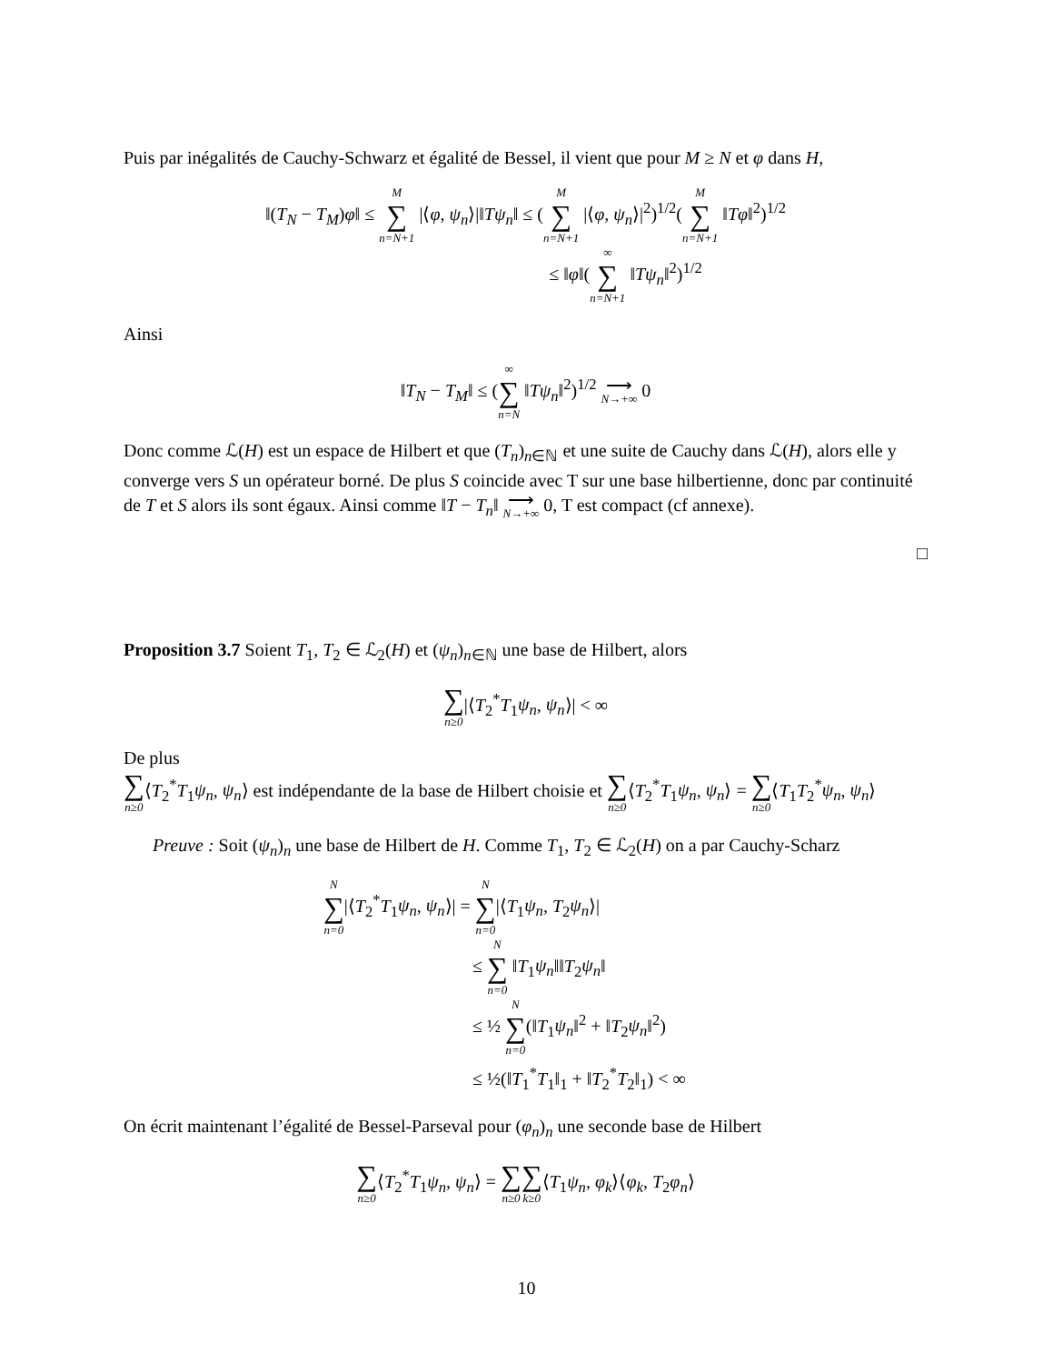Puis par inégalités de Cauchy-Schwarz et égalité de Bessel, il vient que pour M ≥ N et φ dans H,
‖(T<sub>N</sub> − T<sub>M</sub>)φ‖ ≤ M ∑ n=N+1 |⟨φ, ψ<sub>n</sub>⟩|‖Tψ<sub>n</sub>‖ ≤ (M ∑ n=N+1 |⟨φ, ψ<sub>n</sub>⟩|<sup>2</sup>)<sup>1/2</sup>(M ∑ n=N+1 ‖Tφ‖<sup>2</sup>)<sup>1/2</sup>
≤ ‖φ‖(∞ ∑ n=N+1 ‖Tψ<sub>n</sub>‖<sup>2</sup>)<sup>1/2</sup>
Ainsi
‖T<sub>N</sub> − T<sub>M</sub>‖ ≤ (∞ ∑ n=N ‖Tψ<sub>n</sub>‖<sup>2</sup>)<sup>1/2</sup> ⟶ N→+∞ 0
Donc comme ℒ(H) est un espace de Hilbert et que (T<sub>n</sub>)<sub>n∈ℕ</sub> et une suite de Cauchy dans ℒ(H), alors elle y converge vers S un opérateur borné. De plus S coincide avec T sur une base hilbertienne, donc par continuité de T et S alors ils sont égaux. Ainsi comme ‖T − T<sub>n</sub>‖ ⟶ N→+∞ 0, T est compact (cf annexe).
□
Proposition 3.7 Soient T<sub>1</sub>, T<sub>2</sub> ∈ ℒ<sub>2</sub>(H) et (ψ<sub>n</sub>)<sub>n∈ℕ</sub> une base de Hilbert, alors
∑ n≥0|⟨T<sub>2</sub><sup>*</sup>T<sub>1</sub>ψ<sub>n</sub>, ψ<sub>n</sub>⟩| < ∞
De plus
∑ n≥0⟨T<sub>2</sub><sup>*</sup>T<sub>1</sub>ψ<sub>n</sub>, ψ<sub>n</sub>⟩ est indépendante de la base de Hilbert choisie et ∑ n≥0⟨T<sub>2</sub><sup>*</sup>T<sub>1</sub>ψ<sub>n</sub>, ψ<sub>n</sub>⟩ = ∑ n≥0⟨T<sub>1</sub>T<sub>2</sub><sup>*</sup>ψ<sub>n</sub>, ψ<sub>n</sub>⟩
Preuve : Soit (ψ<sub>n</sub>)<sub>n</sub> une base de Hilbert de H. Comme T<sub>1</sub>, T<sub>2</sub> ∈ ℒ<sub>2</sub>(H) on a par Cauchy-Scharz
N ∑ n=0|⟨T<sub>2</sub><sup>*</sup>T<sub>1</sub>ψ<sub>n</sub>, ψ<sub>n</sub>⟩| = N ∑ n=0|⟨T<sub>1</sub>ψ<sub>n</sub>, T<sub>2</sub>ψ<sub>n</sub>⟩|
≤ N ∑ n=0 ‖T<sub>1</sub>ψ<sub>n</sub>‖‖T<sub>2</sub>ψ<sub>n</sub>‖
≤ ½ N ∑ n=0(‖T<sub>1</sub>ψ<sub>n</sub>‖<sup>2</sup> + ‖T<sub>2</sub>ψ<sub>n</sub>‖<sup>2</sup>)
≤ ½(‖T<sub>1</sub><sup>*</sup>T<sub>1</sub>‖<sub>1</sub> + ‖T<sub>2</sub><sup>*</sup>T<sub>2</sub>‖<sub>1</sub>) < ∞
On écrit maintenant l’égalité de Bessel-Parseval pour (φ<sub>n</sub>)<sub>n</sub> une seconde base de Hilbert
∑ n≥0⟨T<sub>2</sub><sup>*</sup>T<sub>1</sub>ψ<sub>n</sub>, ψ<sub>n</sub>⟩ = ∑ n≥0∑ k≥0⟨T<sub>1</sub>ψ<sub>n</sub>, φ<sub>k</sub>⟩⟨φ<sub>k</sub>, T<sub>2</sub>φ<sub>n</sub>⟩
10